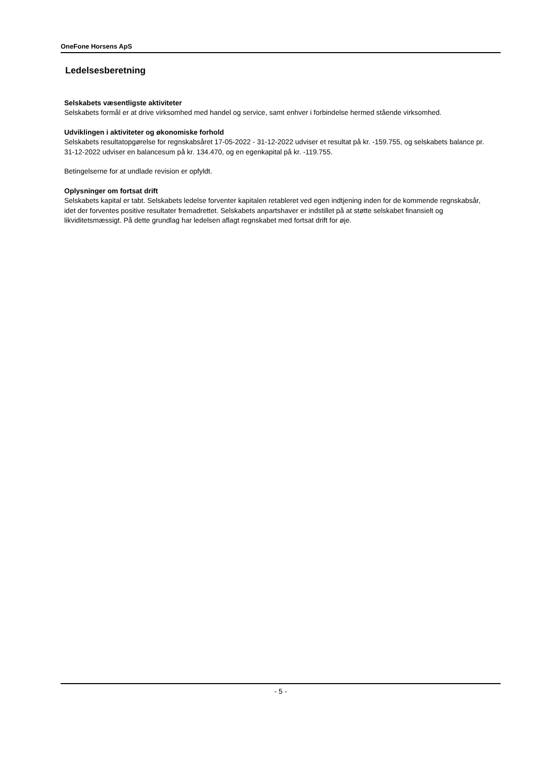OneFone Horsens ApS
Ledelsesberetning
Selskabets væsentligste aktiviteter
Selskabets formål er at drive virksomhed med handel og service, samt enhver i forbindelse hermed stående virksomhed.
Udviklingen i aktiviteter og økonomiske forhold
Selskabets resultatopgørelse for regnskabsåret 17-05-2022 - 31-12-2022 udviser et resultat på kr. -159.755, og selskabets balance pr. 31-12-2022 udviser en balancesum på kr. 134.470, og en egenkapital på kr. -119.755.
Betingelserne for at undlade revision er opfyldt.
Oplysninger om fortsat drift
Selskabets kapital er tabt. Selskabets ledelse forventer kapitalen retableret ved egen indtjening inden for de kommende regnskabsår, idet der forventes positive resultater fremadrettet. Selskabets anpartshaver er indstillet på at støtte selskabet finansielt og likviditetsmæssigt. På dette grundlag har ledelsen aflagt regnskabet med fortsat drift for øje.
- 5 -